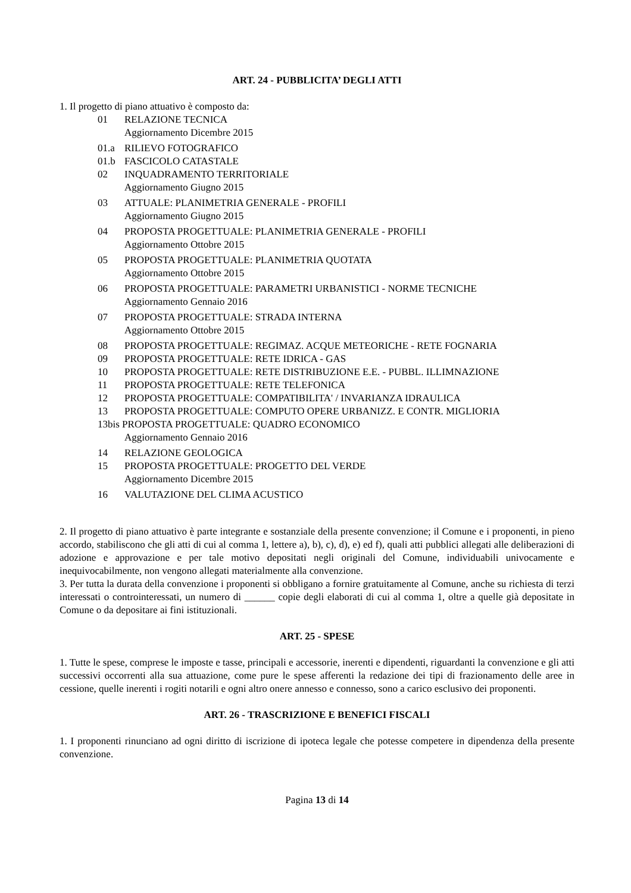ART. 24 - PUBBLICITA’ DEGLI ATTI
1. Il progetto di piano attuativo è composto da:
01 RELAZIONE TECNICA
Aggiornamento Dicembre 2015
01.a RILIEVO FOTOGRAFICO
01.b FASCICOLO CATASTALE
02 INQUADRAMENTO TERRITORIALE
Aggiornamento Giugno 2015
03 ATTUALE: PLANIMETRIA GENERALE - PROFILI
Aggiornamento Giugno 2015
04 PROPOSTA PROGETTUALE: PLANIMETRIA GENERALE - PROFILI
Aggiornamento Ottobre 2015
05 PROPOSTA PROGETTUALE: PLANIMETRIA QUOTATA
Aggiornamento Ottobre 2015
06 PROPOSTA PROGETTUALE: PARAMETRI URBANISTICI - NORME TECNICHE
Aggiornamento Gennaio 2016
07 PROPOSTA PROGETTUALE: STRADA INTERNA
Aggiornamento Ottobre 2015
08 PROPOSTA PROGETTUALE: REGIMAZ. ACQUE METEORICHE - RETE FOGNARIA
09 PROPOSTA PROGETTUALE: RETE IDRICA - GAS
10 PROPOSTA PROGETTUALE: RETE DISTRIBUZIONE E.E. - PUBBL. ILLIMNAZIONE
11 PROPOSTA PROGETTUALE: RETE TELEFONICA
12 PROPOSTA PROGETTUALE: COMPATIBILITA' / INVARIANZA IDRAULICA
13 PROPOSTA PROGETTUALE: COMPUTO OPERE URBANIZZ. E CONTR. MIGLIORIA
13bis PROPOSTA PROGETTUALE: QUADRO ECONOMICO
Aggiornamento Gennaio 2016
14 RELAZIONE GEOLOGICA
15 PROPOSTA PROGETTUALE: PROGETTO DEL VERDE
Aggiornamento Dicembre 2015
16 VALUTAZIONE DEL CLIMA ACUSTICO
2. Il progetto di piano attuativo è parte integrante e sostanziale della presente convenzione; il Comune e i proponenti, in pieno accordo, stabiliscono che gli atti di cui al comma 1, lettere a), b), c), d), e) ed f), quali atti pubblici allegati alle deliberazioni di adozione e approvazione e per tale motivo depositati negli originali del Comune, individuabili univocamente e inequivocabilmente, non vengono allegati materialmente alla convenzione.
3. Per tutta la durata della convenzione i proponenti si obbligano a fornire gratuitamente al Comune, anche su richiesta di terzi interessati o controinteressati, un numero di ______ copie degli elaborati di cui al comma 1, oltre a quelle già depositate in Comune o da depositare ai fini istituzionali.
ART. 25 - SPESE
1. Tutte le spese, comprese le imposte e tasse, principali e accessorie, inerenti e dipendenti, riguardanti la convenzione e gli atti successivi occorrenti alla sua attuazione, come pure le spese afferenti la redazione dei tipi di frazionamento delle aree in cessione, quelle inerenti i rogiti notarili e ogni altro onere annesso e connesso, sono a carico esclusivo dei proponenti.
ART. 26 - TRASCRIZIONE E BENEFICI FISCALI
1. I proponenti rinunciano ad ogni diritto di iscrizione di ipoteca legale che potesse competere in dipendenza della presente convenzione.
Pagina 13 di 14